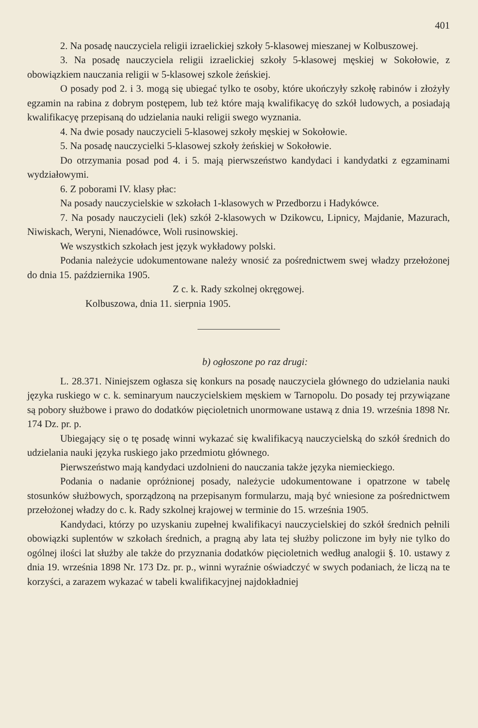401
2. Na posadę nauczyciela religii izraelickiej szkoły 5-klasowej mieszanej w Kolbuszowej.
3. Na posadę nauczyciela religii izraelickiej szkoły 5-klasowej męskiej w Sokołowie, z obowiązkiem nauczania religii w 5-klasowej szkole żeńskiej.
O posady pod 2. i 3. mogą się ubiegać tylko te osoby, które ukończyły szkołę rabinów i złożyły egzamin na rabina z dobrym postępem, lub też które mają kwalifikacyę do szkół ludowych, a posiadają kwalifikacyę przepisaną do udzielania nauki religii swego wyznania.
4. Na dwie posady nauczycieli 5-klasowej szkoły męskiej w Sokołowie.
5. Na posadę nauczycielki 5-klasowej szkoły żeńskiej w Sokołowie.
Do otrzymania posad pod 4. i 5. mają pierwszeństwo kandydaci i kandydatki z egzaminami wydziałowymi.
6. Z poborami IV. klasy płac:
Na posady nauczycielskie w szkołach 1-klasowych w Przedborzu i Hadykówce.
7. Na posady nauczycieli (lek) szkół 2-klasowych w Dzikowcu, Lipnicy, Majdanie, Mazurach, Niwiskach, Weryni, Nienadówce, Woli rusinowskiej.
We wszystkich szkołach jest język wykładowy polski.
Podania należycie udokumentowane należy wnosić za pośrednictwem swej władzy przełożonej do dnia 15. października 1905.
Z c. k. Rady szkolnej okręgowej.
Kolbuszowa, dnia 11. sierpnia 1905.
b) ogłoszone po raz drugi:
L. 28.371. Niniejszem ogłasza się konkurs na posadę nauczyciela głównego do udzielania nauki języka ruskiego w c. k. seminaryum nauczycielskiem męskiem w Tarnopolu. Do posady tej przywiązane są pobory służbowe i prawo do dodatków pięcioletnich unormowane ustawą z dnia 19. września 1898 Nr. 174 Dz. pr. p.
Ubiegający się o tę posadę winni wykazać się kwalifikacyą nauczycielską do szkół średnich do udzielania nauki języka ruskiego jako przedmiotu głównego.
Pierwszeństwo mają kandydaci uzdolnieni do nauczania także języka niemieckiego.
Podania o nadanie opróżnionej posady, należycie udokumentowane i opatrzone w tabelę stosunków służbowych, sporządzoną na przepisanym formularzu, mają być wniesione za pośrednictwem przełożonej władzy do c. k. Rady szkolnej krajowej w terminie do 15. września 1905.
Kandydaci, którzy po uzyskaniu zupełnej kwalifikacyi nauczycielskiej do szkół średnich pełnili obowiązki suplentów w szkołach średnich, a pragną aby lata tej służby policzone im były nie tylko do ogólnej ilości lat służby ale także do przyznania dodatków pięcioletnich według analogii §. 10. ustawy z dnia 19. września 1898 Nr. 173 Dz. pr. p., winni wyraźnie oświadczyć w swych podaniach, że liczą na te korzyści, a zarazem wykazać w tabeli kwalifikacyjnej najdokładniej